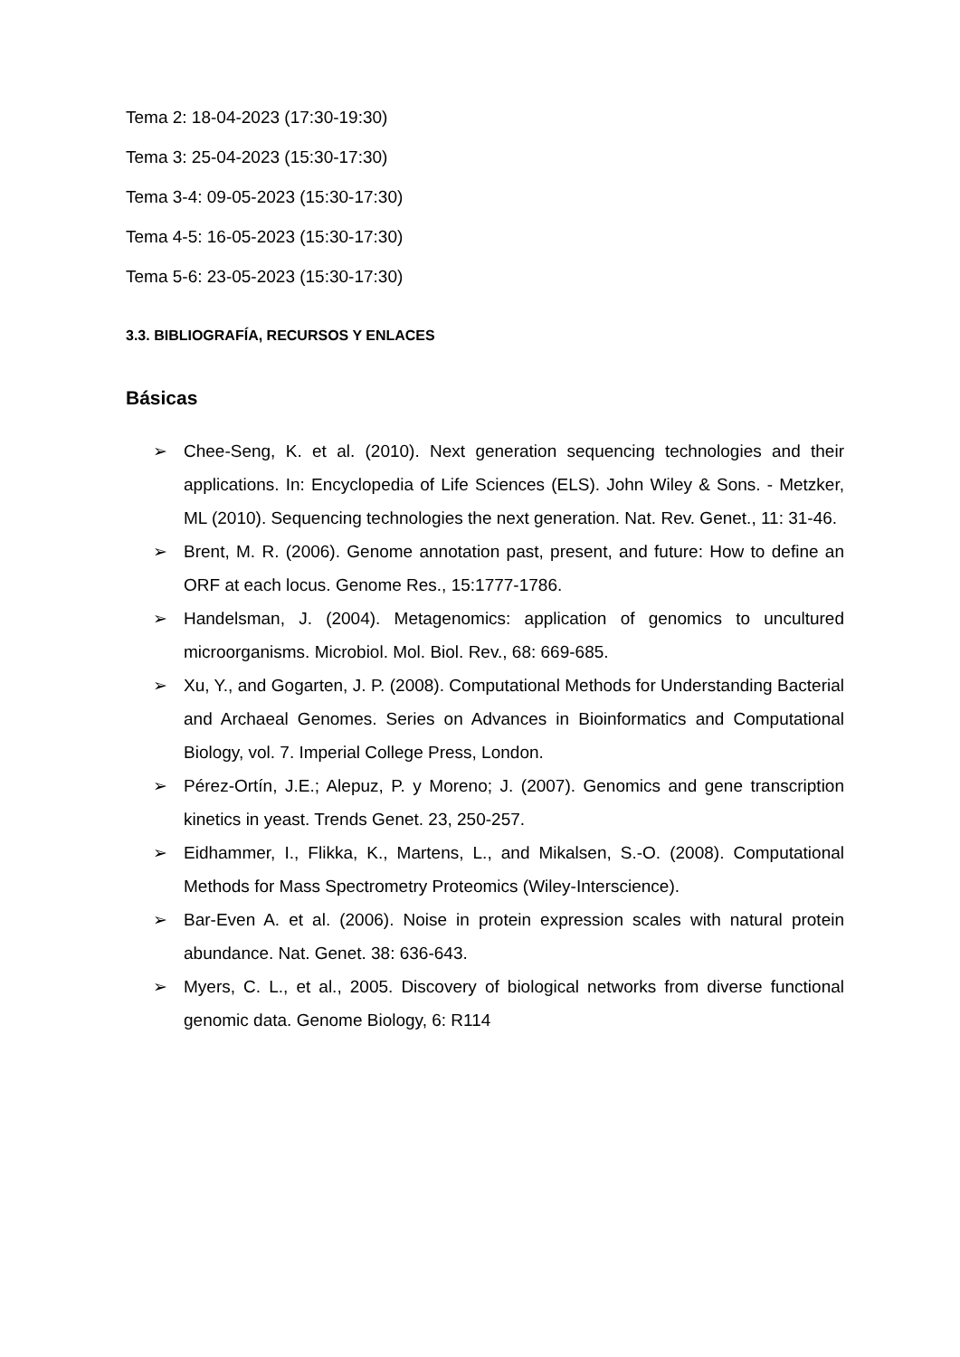Tema 2: 18-04-2023 (17:30-19:30)
Tema 3: 25-04-2023 (15:30-17:30)
Tema 3-4: 09-05-2023 (15:30-17:30)
Tema 4-5: 16-05-2023 (15:30-17:30)
Tema 5-6: 23-05-2023 (15:30-17:30)
3.3. BIBLIOGRAFÍA, RECURSOS Y ENLACES
Básicas
➢ Chee-Seng, K. et al. (2010). Next generation sequencing technologies and their applications. In: Encyclopedia of Life Sciences (ELS). John Wiley & Sons. - Metzker, ML (2010). Sequencing technologies the next generation. Nat. Rev. Genet., 11: 31-46.
➢ Brent, M. R. (2006). Genome annotation past, present, and future: How to define an ORF at each locus. Genome Res., 15:1777-1786.
➢ Handelsman, J. (2004). Metagenomics: application of genomics to uncultured microorganisms. Microbiol. Mol. Biol. Rev., 68: 669-685.
➢ Xu, Y., and Gogarten, J. P. (2008). Computational Methods for Understanding Bacterial and Archaeal Genomes. Series on Advances in Bioinformatics and Computational Biology, vol. 7. Imperial College Press, London.
➢ Pérez-Ortín, J.E.; Alepuz, P. y Moreno; J. (2007). Genomics and gene transcription kinetics in yeast. Trends Genet. 23, 250-257.
➢ Eidhammer, I., Flikka, K., Martens, L., and Mikalsen, S.-O. (2008). Computational Methods for Mass Spectrometry Proteomics (Wiley-Interscience).
➢ Bar-Even A. et al. (2006). Noise in protein expression scales with natural protein abundance. Nat. Genet. 38: 636-643.
➢ Myers, C. L., et al., 2005. Discovery of biological networks from diverse functional genomic data. Genome Biology, 6: R114